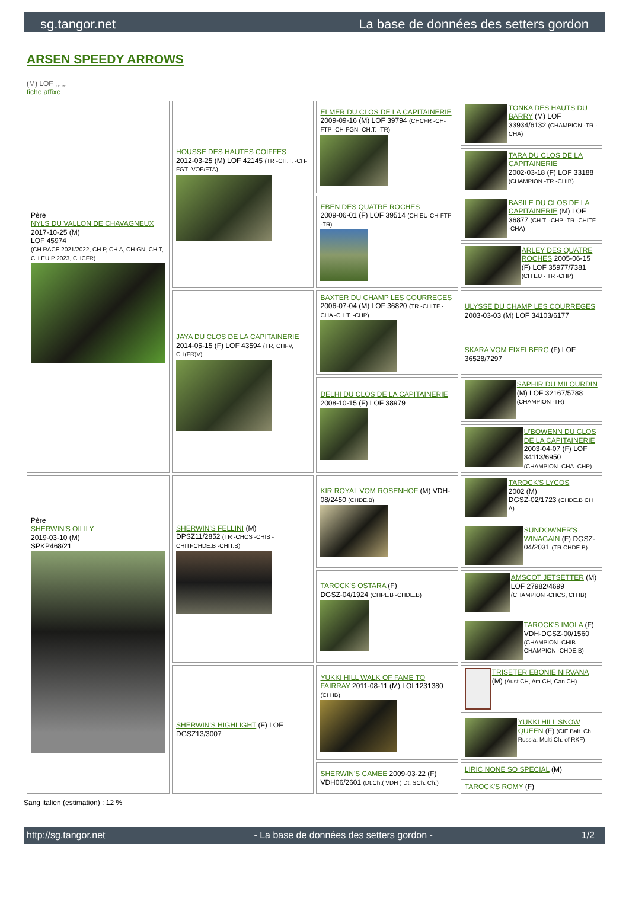sg.tangor.net La base de données des setters gordon
ARSEN SPEEDY ARROWS
(M) LOF ,,,,,,
fiche affixe
| Père NYLS DU VALLON DE CHAVAGNEUX 2017-10-25 (M) LOF 45974 (CH RACE 2021/2022, CH P, CH A, CH GN, CH T, CH EU P 2023, CHCFR) | HOUSSE DES HAUTES COIFFES 2012-03-25 (M) LOF 42145 (TR -CH.T. -CH-FGT -VOF/FTA) | ELMER DU CLOS DE LA CAPITAINERIE 2009-09-16 (M) LOF 39794 (CHCFR -CH-FTP -CH-FGN -CH.T. -TR) | TONKA DES HAUTS DU BARRY (M) LOF 33934/6132 (CHAMPION -TR -CHA) |
| | | | TARA DU CLOS DE LA CAPITAINERIE 2002-03-18 (F) LOF 33188 (CHAMPION -TR -CHIB) |
| | | EBEN DES QUATRE ROCHES 2009-06-01 (F) LOF 39514 (CH EU-CH-FTP -TR) | BASILE DU CLOS DE LA CAPITAINERIE (M) LOF 36877 (CH.T. -CHP -TR -CHITF -CHA) |
| | | | ARLEY DES QUATRE ROCHES 2005-06-15 (F) LOF 35977/7381 (CH EU - TR -CHP) |
| | JAYA DU CLOS DE LA CAPITAINERIE 2014-05-15 (F) LOF 43594 (TR, CHFV, CH(FR)V) | BAXTER DU CHAMP LES COURREGES 2006-07-04 (M) LOF 36820 (TR -CHITF -CHA -CH.T. -CHP) | ULYSSE DU CHAMP LES COURREGES 2003-03-03 (M) LOF 34103/6177 |
| | | | SKARA VOM EIXELBERG (F) LOF 36528/7297 |
| | | DELHI DU CLOS DE LA CAPITAINERIE 2008-10-15 (F) LOF 38979 | SAPHIR DU MILOURDIN (M) LOF 32167/5788 (CHAMPION -TR) |
| | | | U'BOWENN DU CLOS DE LA CAPITAINERIE 2003-04-07 (F) LOF 34113/6950 (CHAMPION -CHA -CHP) |
| Père SHERWIN'S OILILY 2019-03-10 (M) SPKP468/21 | SHERWIN'S FELLINI (M) DPSZ11/2852 (TR -CHCS -CHIB -CHITFCHDE.B -CHIT.B) | KIR ROYAL VOM ROSENHOF (M) VDH-08/2450 (CHDE.B) | TAROCK'S LYCOS 2002 (M) DGSZ-02/1723 (CHDE.B CH A) |
| | | | SUNDOWNER'S WINAGAIN (F) DGSZ-04/2031 (TR CHDE.B) |
| | | TAROCK'S OSTARA (F) DGSZ-04/1924 (CHPL.B -CHDE.B) | AMSCOT JETSETTER (M) LOF 27982/4699 (CHAMPION -CHCS, CH IB) |
| | | | TAROCK'S IMOLA (F) VDH-DGSZ-00/1560 (CHAMPION -CHIB CHAMPION -CHDE.B) |
| | SHERWIN'S HIGHLIGHT (F) LOF DGSZ13/3007 | YUKKI HILL WALK OF FAME TO FAIRRAY 2011-08-11 (M) LOI 1231380 (CH IB) | TRISETER EBONIE NIRVANA (M) (Aust CH, Am CH, Can CH) |
| | | | YUKKI HILL SNOW QUEEN (F) (CIE Balt. Ch. Russia, Multi Ch. of RKF) |
| | | SHERWIN'S CAMEE 2009-03-22 (F) VDH06/2601 (Dt.Ch.( VDH ) Dt. SCh. Ch.) | LIRIC NONE SO SPECIAL (M) |
| | | | TAROCK'S ROMY (F) |
Sang italien (estimation) : 12 %
http://sg.tangor.net - La base de données des setters gordon - 1/2